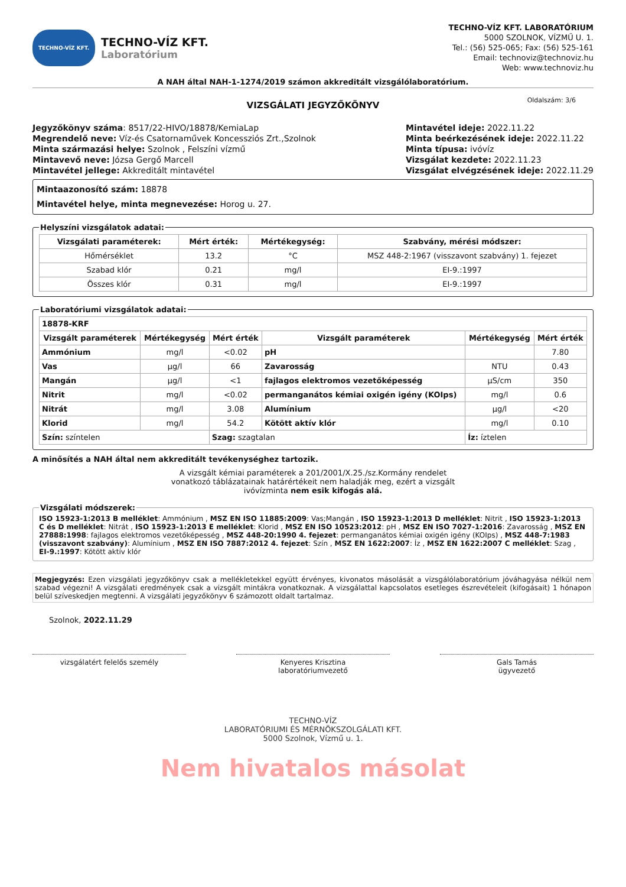TECHNO-VÍZ KFT.
TECHNO-VÍZ KFT.
Laboratórium
TECHNO-VÍZ KFT. LABORATÓRIUM
5000 SZOLNOK, VÍZMŰ U. 1.
Tel.: (56) 525-065; Fax: (56) 525-161
Email: technoviz@technoviz.hu
Web: www.technoviz.hu
A NAH által NAH-1-1274/2019 számon akkreditált vizsgálólaboratórium.
VIZSGÁLATI JEGYZŐKÖNYV Oldalszám: 3/6
Jegyzőkönyv száma: 8517/22-HIVO/18878/KemiaLap
Megrendelő neve: Víz-és Csatornaművek Koncessziós Zrt.,Szolnok
Minta származási helye: Szolnok , Felszíni vízmű
Mintavevő neve: Józsa Gergő Marcell
Mintavétel jellege: Akkreditált mintavétel
Mintavétel ideje: 2022.11.22
Minta beérkezésének ideje: 2022.11.22
Minta típusa: ivóvíz
Vizsgálat kezdete: 2022.11.23
Vizsgálat elvégzésének ideje: 2022.11.29
Mintaazonosító szám: 18878
Mintavétel helye, minta megnevezése: Horog u. 27.
Helyszíni vizsgálatok adatai:
| Vizsgálati paraméterek: | Mért érték: | Mértékegység: | Szabvány, mérési módszer: |
| --- | --- | --- | --- |
| Hőmérséklet | 13.2 | °C | MSZ 448-2:1967 (visszavont szabvány) 1. fejezet |
| Szabad klór | 0.21 | mg/l | EI-9.:1997 |
| Összes klór | 0.31 | mg/l | EI-9.:1997 |
Laboratóriumi vizsgálatok adatai:
| 18878-KRF | | | | | |
| --- | --- | --- | --- | --- | --- |
| Vizsgált paraméterek | Mértékegység | Mért érték | Vizsgált paraméterek | Mértékegység | Mért érték |
| Ammónium | mg/l | <0.02 | pH | | 7.80 |
| Vas | µg/l | 66 | Zavarosság | NTU | 0.43 |
| Mangán | µg/l | <1 | fajlagos elektromos vezetőképesség | µS/cm | 350 |
| Nitrit | mg/l | <0.02 | permanganátos kémiai oxigén igény (KOIps) | mg/l | 0.6 |
| Nitrát | mg/l | 3.08 | Alumínium | µg/l | <20 |
| Klorid | mg/l | 54.2 | Kötött aktív klór | mg/l | 0.10 |
| Szín: színtelen | | Szag: szagtalan | | Íz: íztelen | |
A minősítés a NAH által nem akkreditált tevékenységhez tartozik.
A vizsgált kémiai paraméterek a 201/2001/X.25./sz.Kormány rendelet
vonatkozó táblázatainak határértékeit nem haladják meg, ezért a vizsgált
ivóvízminta nem esik kifogás alá.
Vizsgálati módszerek:
ISO 15923-1:2013 B melléklet: Ammónium , MSZ EN ISO 11885:2009: Vas;Mangán , ISO 15923-1:2013 D melléklet: Nitrit , ISO 15923-1:2013 C és D melléklet: Nitrát , ISO 15923-1:2013 E melléklet: Klorid , MSZ EN ISO 10523:2012: pH , MSZ EN ISO 7027-1:2016: Zavarosság , MSZ EN 27888:1998: fajlagos elektromos vezetőképesség , MSZ 448-20:1990 4. fejezet: permanganátos kémiai oxigén igény (KOIps) , MSZ 448-7:1983 (visszavont szabvány): Alumínium , MSZ EN ISO 7887:2012 4. fejezet: Szín , MSZ EN 1622:2007: Íz , MSZ EN 1622:2007 C melléklet: Szag , EI-9.:1997: Kötött aktív klór
Megjegyzés: Ezen vizsgálati jegyzőkönyv csak a mellékletekkel együtt érvényes, kivonatos másolását a vizsgálólaboratórium jóváhagyása nélkül nem szabad végezni! A vizsgálati eredmények csak a vizsgált mintákra vonatkoznak. A vizsgálattal kapcsolatos esetleges észrevételeit (kifogásait) 1 hónapon belül szíveskedjen megtenni. A vizsgálati jegyzőkönyv 6 számozott oldalt tartalmaz.
Szolnok, 2022.11.29
vizsgálatért felelős személy Kenyeres Krisztina
laboratóriumvezető
Gals Tamás
ügyvezető
TECHNO-VÍZ
LABORATÓRIUMI ÉS MÉRNÖKSZOLGÁLATI KFT.
5000 Szolnok, Vízmű u. 1.
Nem hivatalos másolat